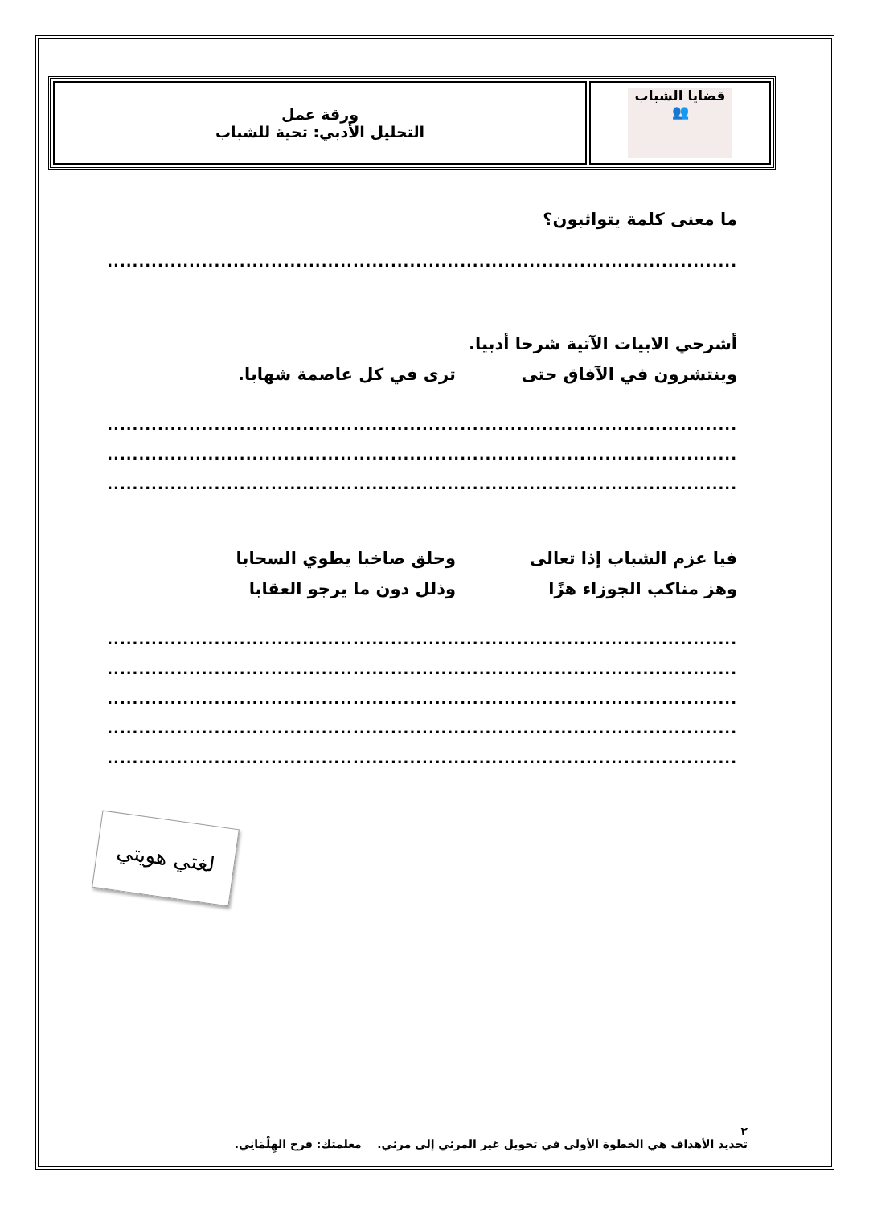| قضايا الشباب 👥 | ورقة عمل التحليل الأدبي: تحية للشباب |
ما معنى كلمة يتواثبون؟
....................................................................................................
أشرحي الابيات الآتية شرحا أدبيا.
وينتشرون في الآفاق حتى ترى في كل عاصمة شهابا.
....................................................................................................
....................................................................................................
....................................................................................................
فيا عزم الشباب إذا تعالى وحلق صاخبا يطوي السحابا
وهز مناكب الجوزاء هزًا وذلل دون ما يرجو العقابا
....................................................................................................
....................................................................................................
....................................................................................................
....................................................................................................
....................................................................................................
لغتي هويتي
٢
تحديد الأهداف هي الخطوة الأولى في تحويل غير المرئي إلى مرئي. معلمتك: فرح الهِلْمَانِي.